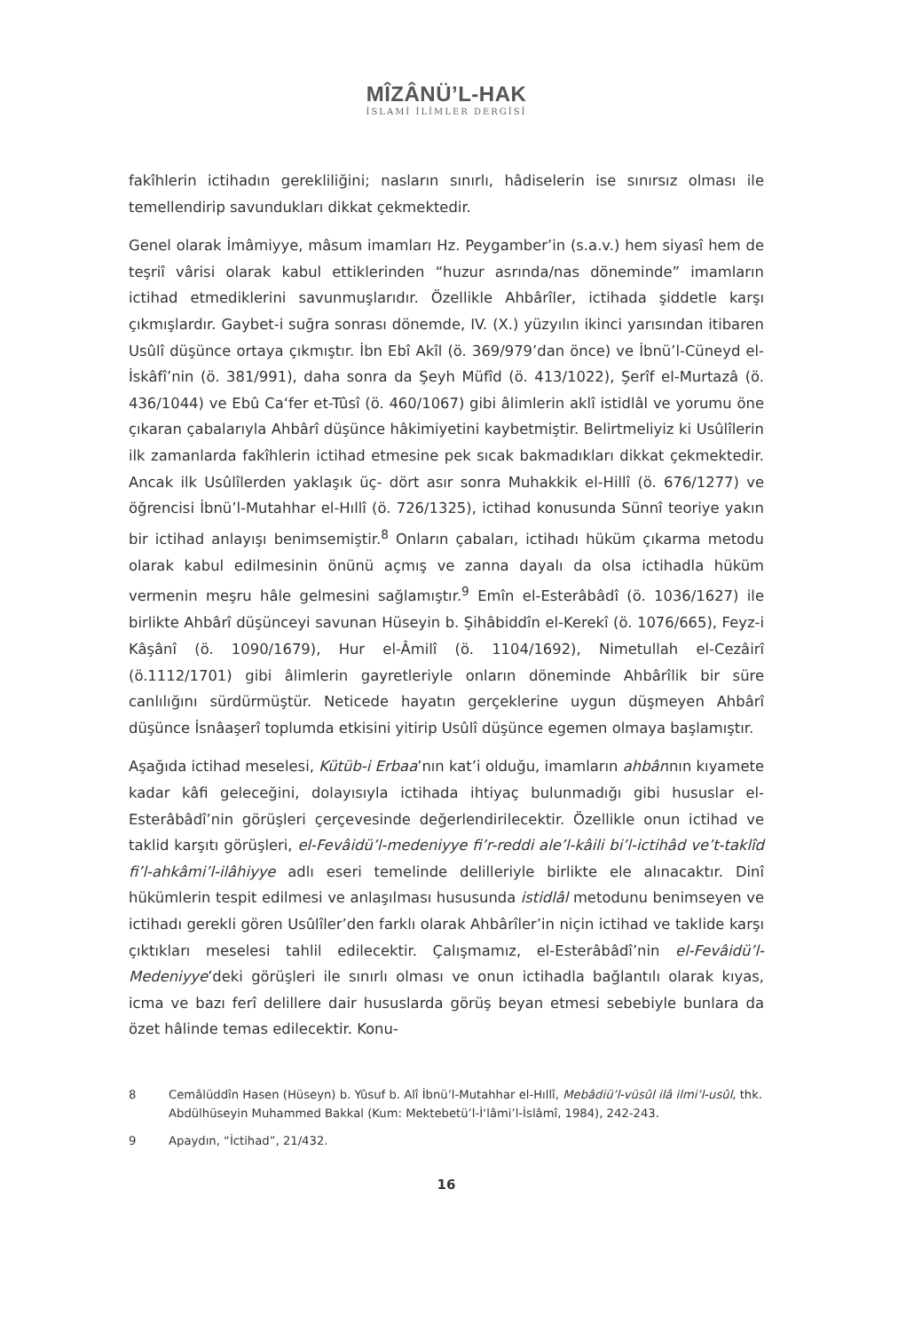MÎZÂNÜ’L-HAK
İSLAMİ İLİMLER DERGİSİ
fakîhlerin ictihadın gerekliliğini; nasların sınırlı, hâdiselerin ise sınırsız olması ile temellendirip savundukları dikkat çekmektedir.
Genel olarak İmâmiyye, mâsum imamları Hz. Peygamber’in (s.a.v.) hem siyasî hem de teşriî vârisi olarak kabul ettiklerinden “huzur asrında/nas döneminde” imamların ictihad etmediklerini savunmuşlarıdır. Özellikle Ahbârîler, ictihada şiddetle karşı çıkmışlardır. Gaybet-i suğra sonrası dönemde, IV. (X.) yüzyılın ikinci yarısından itibaren Usûlî düşünce ortaya çıkmıştır. İbn Ebî Akîl (ö. 369/979’dan önce) ve İbnü’l-Cüneyd el-İskâfî’nin (ö. 381/991), daha sonra da Şeyh Müfîd (ö. 413/1022), Şerîf el-Murtazâ (ö. 436/1044) ve Ebû Ca‘fer et-Tûsî (ö. 460/1067) gibi âlimlerin aklî istidlâl ve yorumu öne çıkaran çabalarıyla Ahbârî düşünce hâkimiyetini kaybetmiştir. Belirtmeliyiz ki Usûlîlerin ilk zamanlarda fakîhlerin ictihad etmesine pek sıcak bakmadıkları dikkat çekmektedir. Ancak ilk Usûlîlerden yaklaşık üç- dört asır sonra Muhakkik el-Hillî (ö. 676/1277) ve öğrencisi İbnü’l-Mutahhar el-Hıllî (ö. 726/1325), ictihad konusunda Sünnî teoriye yakın bir ictihad anlayışı benimsemiştir.<sup>8</sup> Onların çabaları, ictihadı hüküm çıkarma metodu olarak kabul edilmesinin önünü açmış ve zanna dayalı da olsa ictihadla hüküm vermenin meşru hâle gelmesini sağlamıştır.<sup>9</sup> Emîn el-Esterâbâdî (ö. 1036/1627) ile birlikte Ahbârî düşünceyi savunan Hüseyin b. Şihâbiddîn el-Kerekî (ö. 1076/665), Feyz-i Kâşânî (ö. 1090/1679), Hur el-Âmilî (ö. 1104/1692), Nimetullah el-Cezâirî (ö.1112/1701) gibi âlimlerin gayretleriyle onların döneminde Ahbârîlik bir süre canlılığını sürdürmüştür. Neticede hayatın gerçeklerine uygun düşmeyen Ahbârî düşünce İsnâaşerî toplumda etkisini yitirip Usûlî düşünce egemen olmaya başlamıştır.
Aşağıda ictihad meselesi, Kütüb-i Erbaa’nın kat’i olduğu, imamların ahbârının kıyamete kadar kâfi geleceğini, dolayısıyla ictihada ihtiyaç bulunmadığı gibi hususlar el-Esterâbâdî’nin görüşleri çerçevesinde değerlendirilecektir. Özellikle onun ictihad ve taklid karşıtı görüşleri, el-Fevâidü’l-medeniyye fi’r-reddi ale’l-kâili bi’l-ictihâd ve’t-taklîd fi’l-ahkâmi’l-ilâhiyye adlı eseri temelinde delilleriyle birlikte ele alınacaktır. Dinî hükümlerin tespit edilmesi ve anlaşılması hususunda istidlâl metodunu benimseyen ve ictihadı gerekli gören Usûlîler’den farklı olarak Ahbârîler’in niçin ictihad ve taklide karşı çıktıkları meselesi tahlil edilecektir. Çalışmamız, el-Esterâbâdî’nin el-Fevâidü’l-Medeniyye’deki görüşleri ile sınırlı olması ve onun ictihadla bağlantılı olarak kıyas, icma ve bazı ferî delillere dair hususlarda görüş beyan etmesi sebebiyle bunlara da özet hâlinde temas edilecektir. Konu-
8 Cemâlüddîn Hasen (Hüseyn) b. Yûsuf b. Alî İbnü’l-Mutahhar el-Hıllî, Mebâdiü’l-vüsûl ilâ ilmi’l-usûl, thk. Abdülhüseyin Muhammed Bakkal (Kum: Mektebetü’l-İ‘lâmi’l-İslâmî, 1984), 242-243.
9 Apaydın, “İctihad”, 21/432.
16